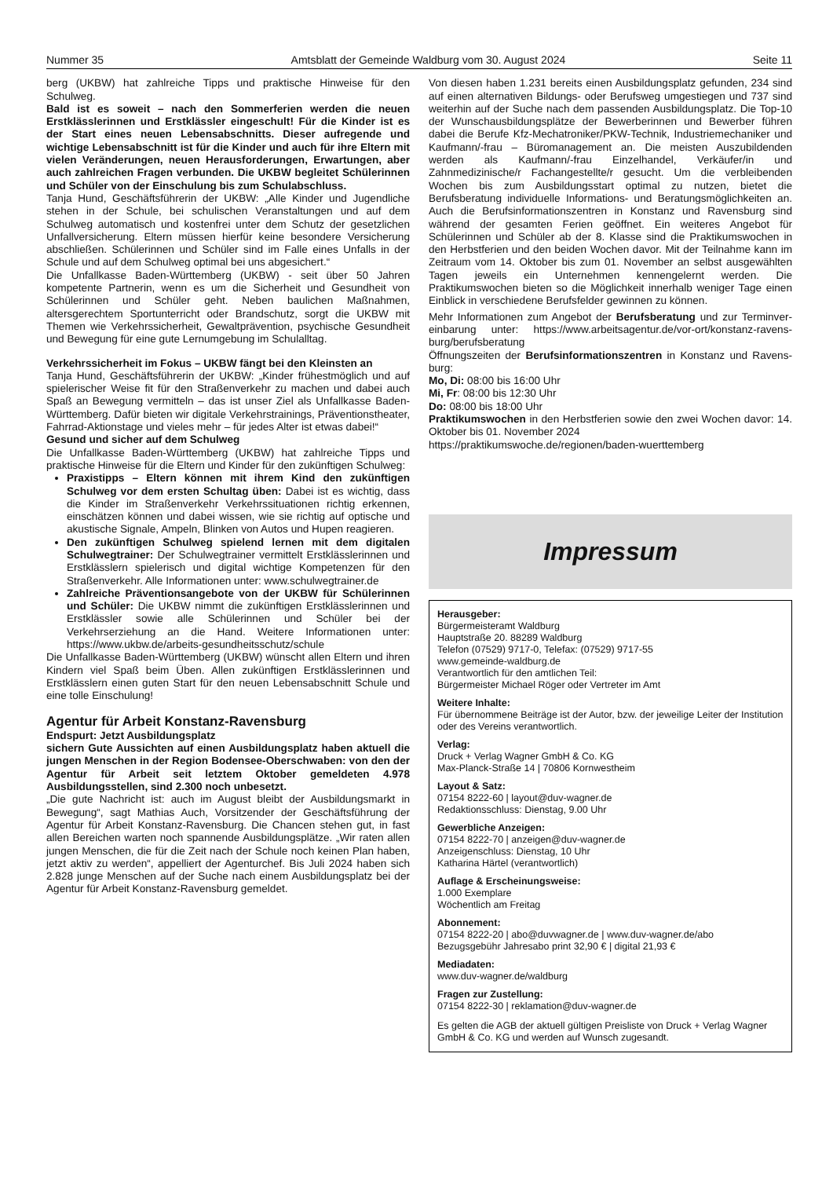Nummer 35 Amtsblatt der Gemeinde Waldburg vom 30. August 2024 Seite 11
berg (UKBW) hat zahlreiche Tipps und praktische Hinweise für den Schulweg.
Bald ist es soweit – nach den Sommerferien werden die neuen Erstklässlerinnen und Erstklässler eingeschult! Für die Kinder ist es der Start eines neuen Lebensabschnitts. Dieser aufregende und wichtige Lebensabschnitt ist für die Kinder und auch für ihre Eltern mit vielen Veränderungen, neuen Herausforderungen, Erwartungen, aber auch zahlreichen Fragen verbunden. Die UKBW begleitet Schülerinnen und Schüler von der Einschulung bis zum Schulabschluss.
Tanja Hund, Geschäftsführerin der UKBW: „Alle Kinder und Jugendliche stehen in der Schule, bei schulischen Veranstaltungen und auf dem Schulweg automatisch und kostenfrei unter dem Schutz der gesetzlichen Unfallversicherung. Eltern müssen hierfür keine besondere Versicherung abschließen. Schülerinnen und Schüler sind im Falle eines Unfalls in der Schule und auf dem Schulweg optimal bei uns abgesichert.“
Die Unfallkasse Baden-Württemberg (UKBW) - seit über 50 Jahren kompetente Partnerin, wenn es um die Sicherheit und Gesundheit von Schülerinnen und Schüler geht. Neben baulichen Maßnahmen, altersgerechtem Sportunterricht oder Brandschutz, sorgt die UKBW mit Themen wie Verkehrssicherheit, Gewaltprävention, psychische Gesundheit und Bewegung für eine gute Lernumgebung im Schulalltag.
Verkehrssicherheit im Fokus – UKBW fängt bei den Kleinsten an
Tanja Hund, Geschäftsführerin der UKBW: „Kinder frühestmöglich und auf spielerischer Weise fit für den Straßenverkehr zu machen und dabei auch Spaß an Bewegung vermitteln – das ist unser Ziel als Unfallkasse Baden-Württemberg. Dafür bieten wir digitale Verkehrstrainings, Präventionstheater, Fahrrad-Aktionstage und vieles mehr – für jedes Alter ist etwas dabei!“
Gesund und sicher auf dem Schulweg
Die Unfallkasse Baden-Württemberg (UKBW) hat zahlreiche Tipps und praktische Hinweise für die Eltern und Kinder für den zukünftigen Schulweg:
Praxistipps – Eltern können mit ihrem Kind den zukünftigen Schulweg vor dem ersten Schultag üben: Dabei ist es wichtig, dass die Kinder im Straßenverkehr Verkehrssituationen richtig erkennen, einschätzen können und dabei wissen, wie sie richtig auf optische und akustische Signale, Ampeln, Blinken von Autos und Hupen reagieren.
Den zukünftigen Schulweg spielend lernen mit dem digitalen Schulwegtrainer: Der Schulwegtrainer vermittelt Erstklässlerinnen und Erstklässlern spielerisch und digital wichtige Kompetenzen für den Straßenverkehr. Alle Informationen unter: www.schulwegtrainer.de
Zahlreiche Präventionsangebote von der UKBW für Schülerinnen und Schüler: Die UKBW nimmt die zukünftigen Erstklässlerinnen und Erstklässler sowie alle Schülerinnen und Schüler bei der Verkehrserziehung an die Hand. Weitere Informationen unter: https://www.ukbw.de/arbeits-gesundheitsschutz/schule
Die Unfallkasse Baden-Württemberg (UKBW) wünscht allen Eltern und ihren Kindern viel Spaß beim Üben. Allen zukünftigen Erstklässlerinnen und Erstklässlern einen guten Start für den neuen Lebensabschnitt Schule und eine tolle Einschulung!
Agentur für Arbeit Konstanz-Ravensburg
Endspurt: Jetzt Ausbildungsplatz
sichern Gute Aussichten auf einen Ausbildungsplatz haben aktuell die jungen Menschen in der Region Bodensee-Oberschwaben: von den der Agentur für Arbeit seit letztem Oktober gemeldeten 4.978 Ausbildungsstellen, sind 2.300 noch unbesetzt.
„Die gute Nachricht ist: auch im August bleibt der Ausbildungsmarkt in Bewegung“, sagt Mathias Auch, Vorsitzender der Geschäftsführung der Agentur für Arbeit Konstanz-Ravensburg. Die Chancen stehen gut, in fast allen Bereichen warten noch spannende Ausbildungsplätze. „Wir raten allen jungen Menschen, die für die Zeit nach der Schule noch keinen Plan haben, jetzt aktiv zu werden“, appelliert der Agenturchef. Bis Juli 2024 haben sich 2.828 junge Menschen auf der Suche nach einem Ausbildungsplatz bei der Agentur für Arbeit Konstanz-Ravensburg gemeldet.
Von diesen haben 1.231 bereits einen Ausbildungsplatz gefunden, 234 sind auf einen alternativen Bildungs- oder Berufsweg umgestiegen und 737 sind weiterhin auf der Suche nach dem passenden Ausbildungsplatz. Die Top-10 der Wunschausbildungsplätze der Bewerberinnen und Bewerber führen dabei die Berufe Kfz-Mechatroniker/PKW-Technik, Industriemechaniker und Kaufmann/-frau – Büromanagement an. Die meisten Auszubildenden werden als Kaufmann/-frau Einzelhandel, Verkäufer/in und Zahnmedizinische/r Fachangestellte/r gesucht. Um die verbleibenden Wochen bis zum Ausbildungsstart optimal zu nutzen, bietet die Berufsberatung individuelle Informations- und Beratungsmöglichkeiten an. Auch die Berufsinformationszentren in Konstanz und Ravensburg sind während der gesamten Ferien geöffnet. Ein weiteres Angebot für Schülerinnen und Schüler ab der 8. Klasse sind die Praktikumswochen in den Herbstferien und den beiden Wochen davor. Mit der Teilnahme kann im Zeitraum vom 14. Oktober bis zum 01. November an selbst ausgewählten Tagen jeweils ein Unternehmen kennengelernt werden. Die Praktikumswochen bieten so die Möglichkeit innerhalb weniger Tage einen Einblick in verschiedene Berufsfelder gewinnen zu können.
Mehr Informationen zum Angebot der Berufsberatung und zur Terminver-einbarung unter: https://www.arbeitsagentur.de/vor-ort/konstanz-ravens-burg/berufsberatung
Öffnungszeiten der Berufsinformationszentren in Konstanz und Ravens-burg:
Mo, Di: 08:00 bis 16:00 Uhr
Mi, Fr: 08:00 bis 12:30 Uhr
Do: 08:00 bis 18:00 Uhr
Praktikumswochen in den Herbstferien sowie den zwei Wochen davor: 14. Oktober bis 01. November 2024
https://praktikumswoche.de/regionen/baden-wuerttemberg
Impressum
Herausgeber:
Bürgermeisteramt Waldburg
Hauptstraße 20. 88289 Waldburg
Telefon (07529) 9717-0, Telefax: (07529) 9717-55
www.gemeinde-waldburg.de
Verantwortlich für den amtlichen Teil:
Bürgermeister Michael Röger oder Vertreter im Amt
Weitere Inhalte:
Für übernommene Beiträge ist der Autor, bzw. der jeweilige Leiter der Institution oder des Vereins verantwortlich.
Verlag:
Druck + Verlag Wagner GmbH & Co. KG
Max-Planck-Straße 14 | 70806 Kornwestheim
Layout & Satz:
07154 8222-60 | layout@duv-wagner.de
Redaktionsschluss: Dienstag, 9.00 Uhr
Gewerbliche Anzeigen:
07154 8222-70 | anzeigen@duv-wagner.de
Anzeigenschluss: Dienstag, 10 Uhr
Katharina Härtel (verantwortlich)
Auflage & Erscheinungsweise:
1.000 Exemplare
Wöchentlich am Freitag
Abonnement:
07154 8222-20 | abo@duvwagner.de | www.duv-wagner.de/abo
Bezugsgebühr Jahresabo print 32,90 € | digital 21,93 €
Mediadaten:
www.duv-wagner.de/waldburg
Fragen zur Zustellung:
07154 8222-30 | reklamation@duv-wagner.de
Es gelten die AGB der aktuell gültigen Preisliste von Druck + Verlag Wagner GmbH & Co. KG und werden auf Wunsch zugesandt.